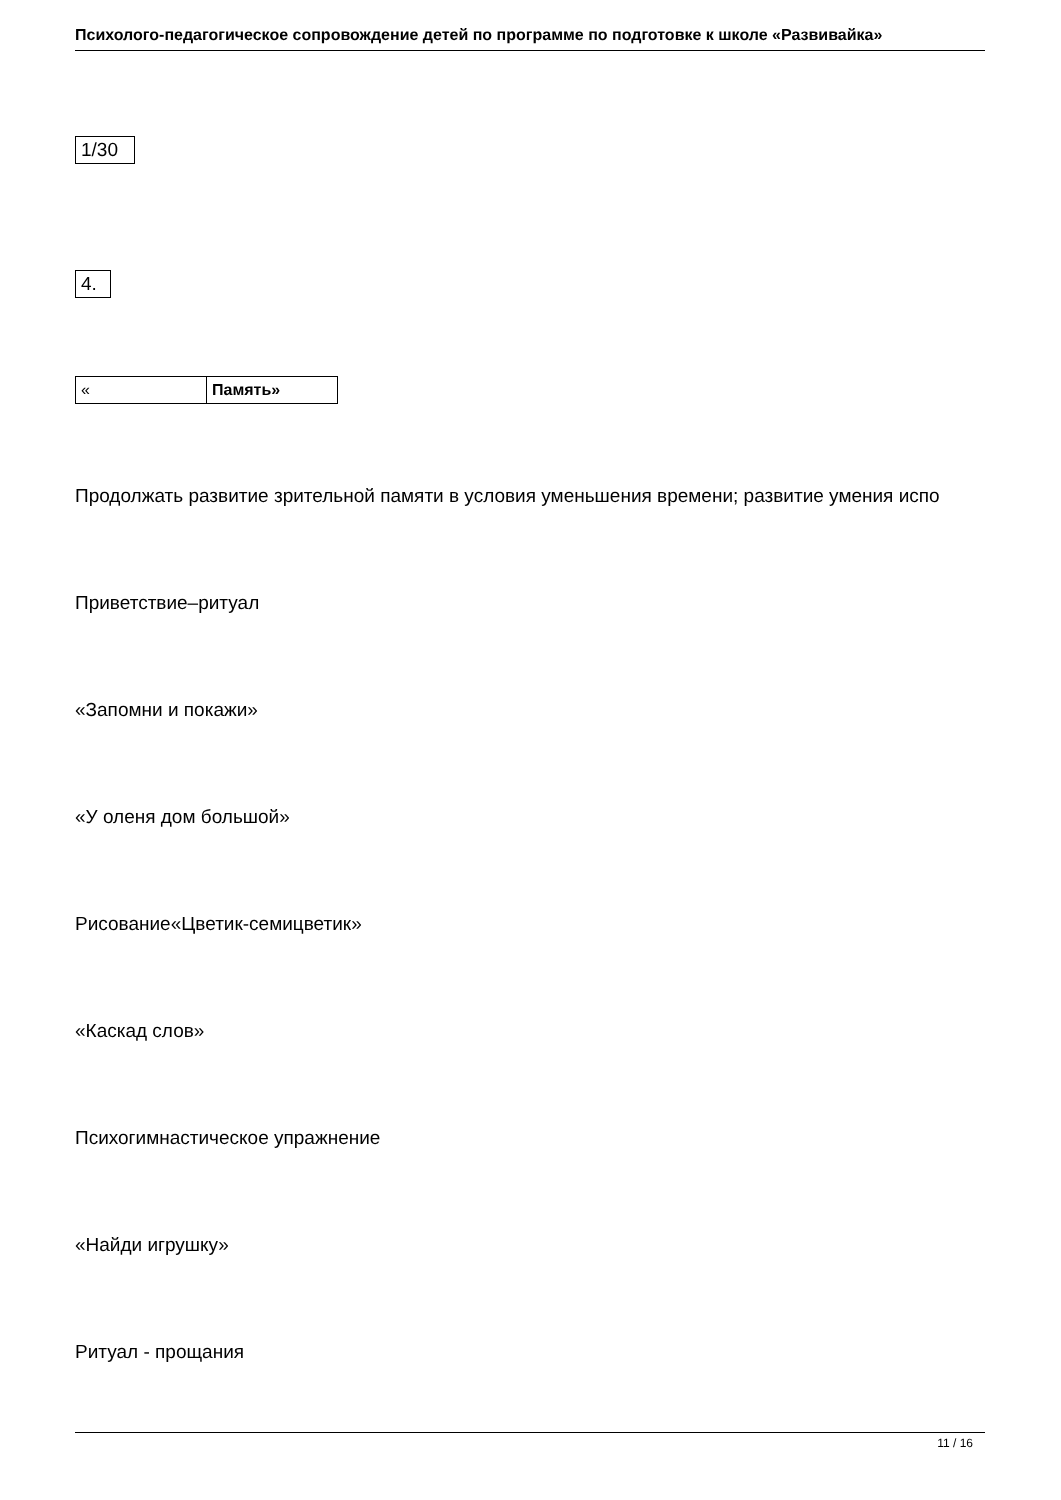Психолого-педагогическое сопровождение детей по программе по подготовке к школе «Развивайка»
1/30
4.
« Память»
Продолжать развитие зрительной памяти в условия уменьшения времени; развитие умения испо
Приветствие–ритуал
«Запомни и покажи»
«У оленя дом большой»
Рисование«Цветик-семицветик»
«Каскад слов»
Психогимнастическое упражнение
«Найди игрушку»
Ритуал - прощания
11 / 16